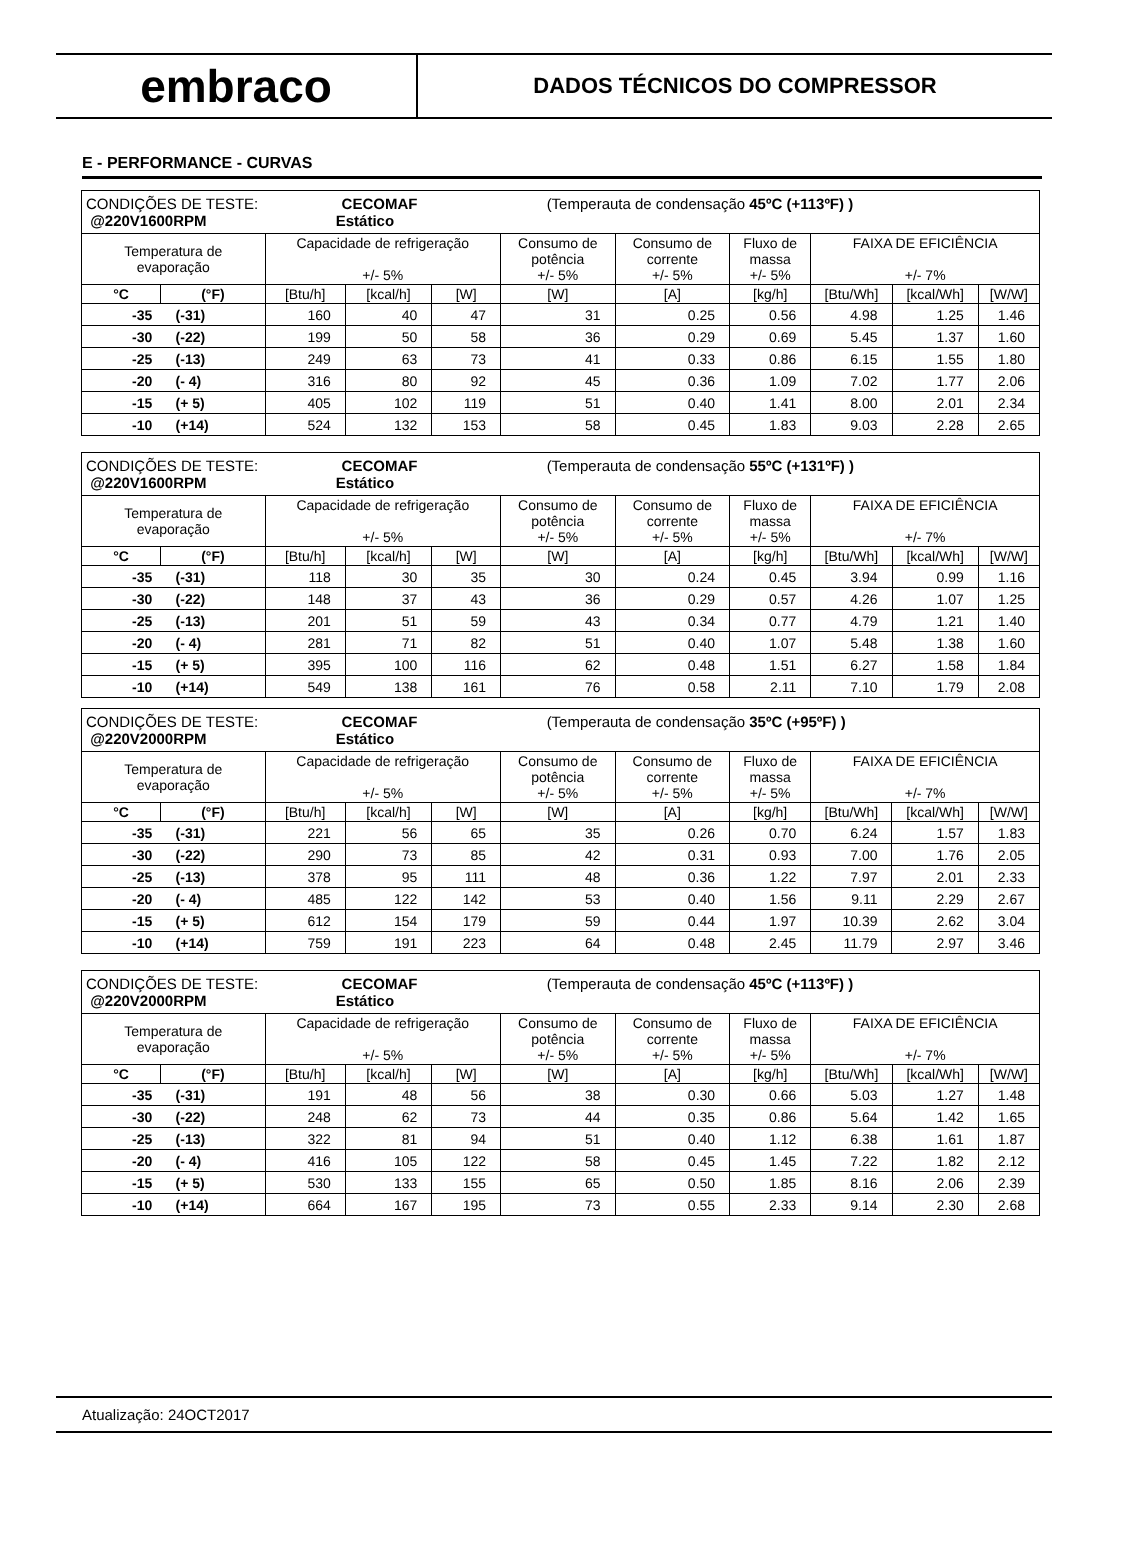embraco
DADOS TÉCNICOS DO COMPRESSOR
E - PERFORMANCE - CURVAS
| CONDIÇÕES DE TESTE: CECOMAF (Temperauta de condensação 45ºC (+113ºF) ) @220V1600RPM Estático | | | | | | | | | | |
| Temperatura de evaporação | | Capacidade de refrigeração +/- 5% | | | Consumo de potência +/- 5% | Consumo de corrente +/- 5% | Fluxo de massa +/- 5% | FAIXA DE EFICIÊNCIA +/- 7% | | |
| °C | (°F) | [Btu/h] | [kcal/h] | [W] | [W] | [A] | [kg/h] | [Btu/Wh] | [kcal/Wh] | [W/W] |
| -35 (-31) | | 160 | 40 | 47 | 31 | 0.25 | 0.56 | 4.98 | 1.25 | 1.46 |
| -30 (-22) | | 199 | 50 | 58 | 36 | 0.29 | 0.69 | 5.45 | 1.37 | 1.60 |
| -25 (-13) | | 249 | 63 | 73 | 41 | 0.33 | 0.86 | 6.15 | 1.55 | 1.80 |
| -20 (- 4) | | 316 | 80 | 92 | 45 | 0.36 | 1.09 | 7.02 | 1.77 | 2.06 |
| -15 (+ 5) | | 405 | 102 | 119 | 51 | 0.40 | 1.41 | 8.00 | 2.01 | 2.34 |
| -10 (+14) | | 524 | 132 | 153 | 58 | 0.45 | 1.83 | 9.03 | 2.28 | 2.65 |
| CONDIÇÕES DE TESTE: CECOMAF (Temperauta de condensação 55ºC (+131ºF) ) @220V1600RPM Estático | | | | | | | | | | |
| Temperatura de evaporação | | Capacidade de refrigeração +/- 5% | | | Consumo de potência +/- 5% | Consumo de corrente +/- 5% | Fluxo de massa +/- 5% | FAIXA DE EFICIÊNCIA +/- 7% | | |
| °C | (°F) | [Btu/h] | [kcal/h] | [W] | [W] | [A] | [kg/h] | [Btu/Wh] | [kcal/Wh] | [W/W] |
| -35 (-31) | | 118 | 30 | 35 | 30 | 0.24 | 0.45 | 3.94 | 0.99 | 1.16 |
| -30 (-22) | | 148 | 37 | 43 | 36 | 0.29 | 0.57 | 4.26 | 1.07 | 1.25 |
| -25 (-13) | | 201 | 51 | 59 | 43 | 0.34 | 0.77 | 4.79 | 1.21 | 1.40 |
| -20 (- 4) | | 281 | 71 | 82 | 51 | 0.40 | 1.07 | 5.48 | 1.38 | 1.60 |
| -15 (+ 5) | | 395 | 100 | 116 | 62 | 0.48 | 1.51 | 6.27 | 1.58 | 1.84 |
| -10 (+14) | | 549 | 138 | 161 | 76 | 0.58 | 2.11 | 7.10 | 1.79 | 2.08 |
| CONDIÇÕES DE TESTE: CECOMAF (Temperauta de condensação 35ºC (+95ºF) ) @220V2000RPM Estático | | | | | | | | | | |
| Temperatura de evaporação | | Capacidade de refrigeração +/- 5% | | | Consumo de potência +/- 5% | Consumo de corrente +/- 5% | Fluxo de massa +/- 5% | FAIXA DE EFICIÊNCIA +/- 7% | | |
| °C | (°F) | [Btu/h] | [kcal/h] | [W] | [W] | [A] | [kg/h] | [Btu/Wh] | [kcal/Wh] | [W/W] |
| -35 (-31) | | 221 | 56 | 65 | 35 | 0.26 | 0.70 | 6.24 | 1.57 | 1.83 |
| -30 (-22) | | 290 | 73 | 85 | 42 | 0.31 | 0.93 | 7.00 | 1.76 | 2.05 |
| -25 (-13) | | 378 | 95 | 111 | 48 | 0.36 | 1.22 | 7.97 | 2.01 | 2.33 |
| -20 (- 4) | | 485 | 122 | 142 | 53 | 0.40 | 1.56 | 9.11 | 2.29 | 2.67 |
| -15 (+ 5) | | 612 | 154 | 179 | 59 | 0.44 | 1.97 | 10.39 | 2.62 | 3.04 |
| -10 (+14) | | 759 | 191 | 223 | 64 | 0.48 | 2.45 | 11.79 | 2.97 | 3.46 |
| CONDIÇÕES DE TESTE: CECOMAF (Temperauta de condensação 45ºC (+113ºF) ) @220V2000RPM Estático | | | | | | | | | | |
| Temperatura de evaporação | | Capacidade de refrigeração +/- 5% | | | Consumo de potência +/- 5% | Consumo de corrente +/- 5% | Fluxo de massa +/- 5% | FAIXA DE EFICIÊNCIA +/- 7% | | |
| °C | (°F) | [Btu/h] | [kcal/h] | [W] | [W] | [A] | [kg/h] | [Btu/Wh] | [kcal/Wh] | [W/W] |
| -35 (-31) | | 191 | 48 | 56 | 38 | 0.30 | 0.66 | 5.03 | 1.27 | 1.48 |
| -30 (-22) | | 248 | 62 | 73 | 44 | 0.35 | 0.86 | 5.64 | 1.42 | 1.65 |
| -25 (-13) | | 322 | 81 | 94 | 51 | 0.40 | 1.12 | 6.38 | 1.61 | 1.87 |
| -20 (- 4) | | 416 | 105 | 122 | 58 | 0.45 | 1.45 | 7.22 | 1.82 | 2.12 |
| -15 (+ 5) | | 530 | 133 | 155 | 65 | 0.50 | 1.85 | 8.16 | 2.06 | 2.39 |
| -10 (+14) | | 664 | 167 | 195 | 73 | 0.55 | 2.33 | 9.14 | 2.30 | 2.68 |
Atualização: 24OCT2017